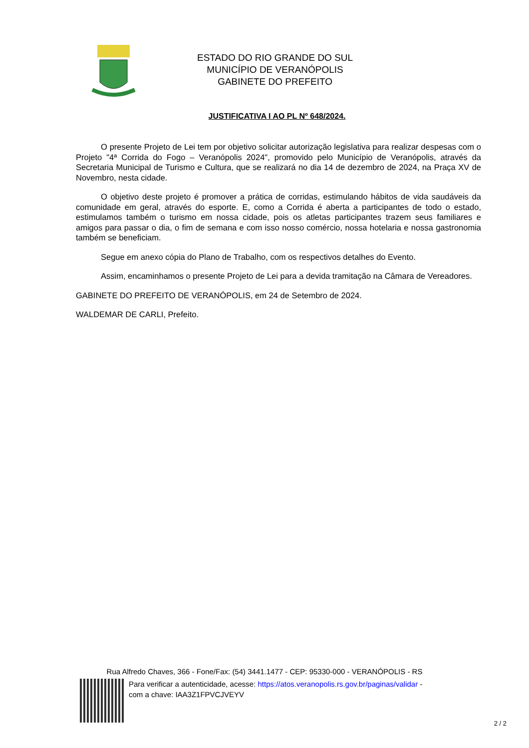ESTADO DO RIO GRANDE DO SUL
MUNICÍPIO DE VERANÓPOLIS
GABINETE DO PREFEITO
JUSTIFICATIVA I AO PL Nº 648/2024.
O presente Projeto de Lei tem por objetivo solicitar autorização legislativa para realizar despesas com o Projeto "4ª Corrida do Fogo – Veranópolis 2024", promovido pelo Município de Veranópolis, através da Secretaria Municipal de Turismo e Cultura, que se realizará no dia 14 de dezembro de 2024, na Praça XV de Novembro, nesta cidade.
O objetivo deste projeto é promover a prática de corridas, estimulando hábitos de vida saudáveis da comunidade em geral, através do esporte. E, como a Corrida é aberta a participantes de todo o estado, estimulamos também o turismo em nossa cidade, pois os atletas participantes trazem seus familiares e amigos para passar o dia, o fim de semana e com isso nosso comércio, nossa hotelaria e nossa gastronomia também se beneficiam.
Segue em anexo cópia do Plano de Trabalho, com os respectivos detalhes do Evento.
Assim, encaminhamos o presente Projeto de Lei para a devida tramitação na Câmara de Vereadores.
GABINETE DO PREFEITO DE VERANÓPOLIS, em 24 de Setembro de 2024.
WALDEMAR DE CARLI, Prefeito.
Rua Alfredo Chaves, 366 - Fone/Fax: (54) 3441.1477 - CEP: 95330-000 - VERANÓPOLIS - RS
Para verificar a autenticidade, acesse: https://atos.veranopolis.rs.gov.br/paginas/validar -
com a chave: IAA3Z1FPVCJVEYV
2 / 2